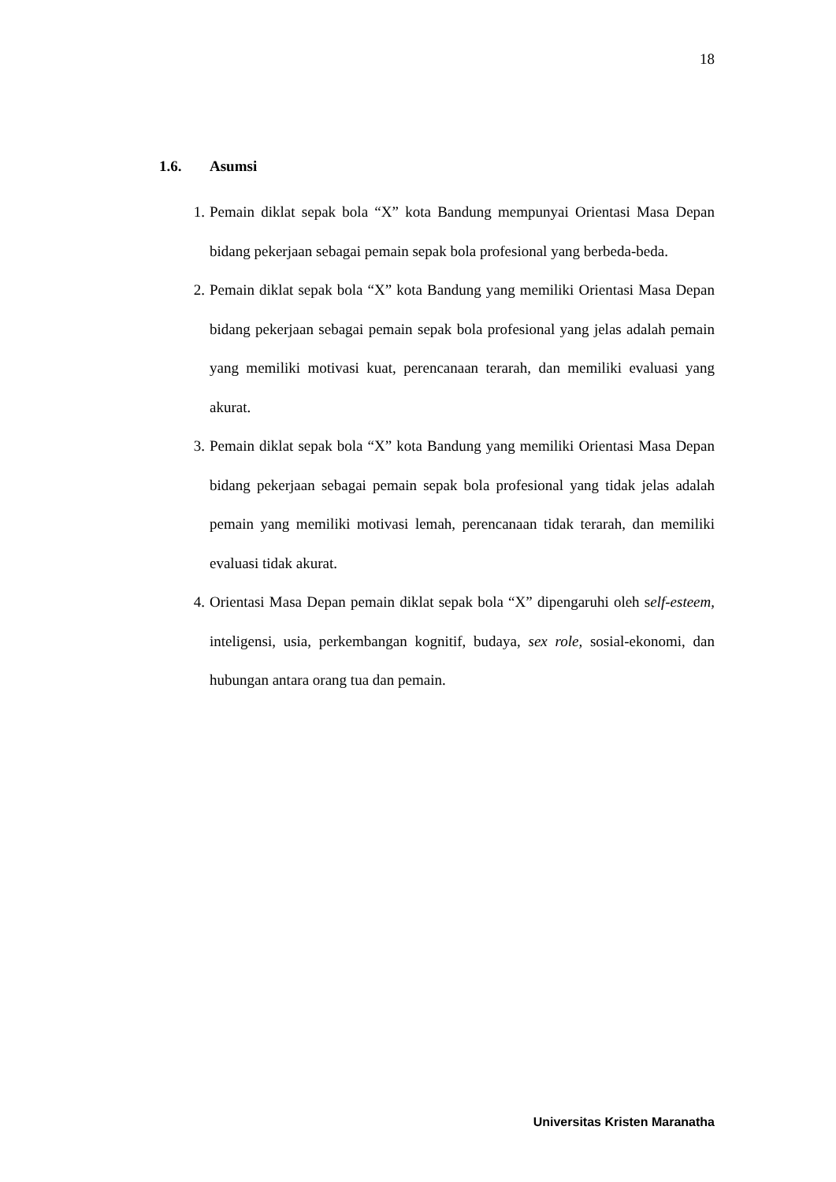18
1.6. Asumsi
1. Pemain diklat sepak bola “X” kota Bandung mempunyai Orientasi Masa Depan bidang pekerjaan sebagai pemain sepak bola profesional yang berbeda-beda.
2. Pemain diklat sepak bola “X” kota Bandung yang memiliki Orientasi Masa Depan bidang pekerjaan sebagai pemain sepak bola profesional yang jelas adalah pemain yang memiliki motivasi kuat, perencanaan terarah, dan memiliki evaluasi yang akurat.
3. Pemain diklat sepak bola “X” kota Bandung yang memiliki Orientasi Masa Depan bidang pekerjaan sebagai pemain sepak bola profesional yang tidak jelas adalah pemain yang memiliki motivasi lemah, perencanaan tidak terarah, dan memiliki evaluasi tidak akurat.
4. Orientasi Masa Depan pemain diklat sepak bola “X” dipengaruhi oleh self-esteem, inteligensi, usia, perkembangan kognitif, budaya, sex role, sosial-ekonomi, dan hubungan antara orang tua dan pemain.
Universitas Kristen Maranatha